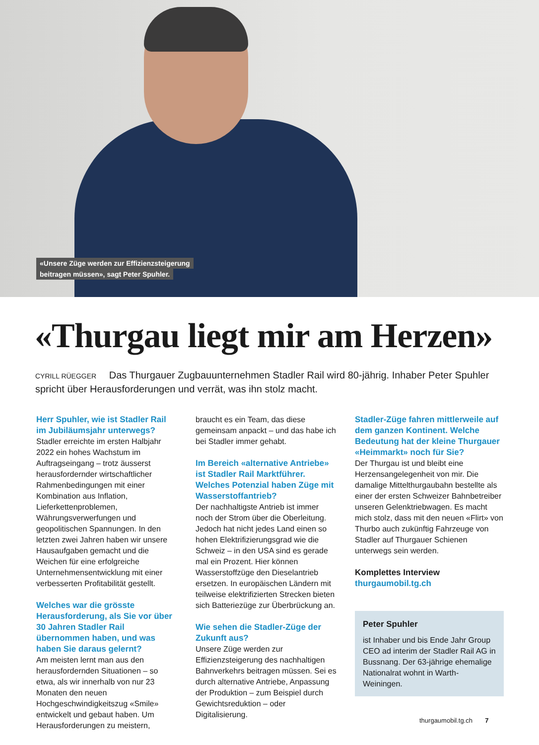«Unsere Züge werden zur Effizienzsteigerung
beitragen müssen», sagt Peter Spuhler.
«Thurgau liegt mir am Herzen»
CYRILL RÜEGGER Das Thurgauer Zugbauunternehmen Stadler Rail wird 80-jährig. Inhaber Peter Spuhler spricht über Herausforderungen und verrät, was ihn stolz macht.
Herr Spuhler, wie ist Stadler Rail im Jubiläumsjahr unterwegs?
Stadler erreichte im ersten Halbjahr 2022 ein hohes Wachstum im Auftragseingang – trotz äusserst herausfordernder wirtschaftlicher Rahmenbedingungen mit einer Kombination aus Inflation, Lieferkettenproblemen, Währungsverwerfungen und geopolitischen Spannungen. In den letzten zwei Jahren haben wir unsere Hausaufgaben gemacht und die Weichen für eine erfolgreiche Unternehmensentwicklung mit einer verbesserten Profitabilität gestellt.
Welches war die grösste Herausforderung, als Sie vor über 30 Jahren Stadler Rail übernommen haben, und was haben Sie daraus gelernt?
Am meisten lernt man aus den herausfordernden Situationen – so etwa, als wir innerhalb von nur 23 Monaten den neuen Hochgeschwindigkeitszug «Smile» entwickelt und gebaut haben. Um Herausforderungen zu meistern,
braucht es ein Team, das diese gemeinsam anpackt – und das habe ich bei Stadler immer gehabt.
Im Bereich «alternative Antriebe» ist Stadler Rail Marktführer. Welches Potenzial haben Züge mit Wasserstoffantrieb?
Der nachhaltigste Antrieb ist immer noch der Strom über die Oberleitung. Jedoch hat nicht jedes Land einen so hohen Elektrifizierungsgrad wie die Schweiz – in den USA sind es gerade mal ein Prozent. Hier können Wasserstoffzüge den Dieselantrieb ersetzen. In europäischen Ländern mit teilweise elektrifizierten Strecken bieten sich Batteriezüge zur Überbrückung an.
Wie sehen die Stadler-Züge der Zukunft aus?
Unsere Züge werden zur Effizienzsteigerung des nachhaltigen Bahnverkehrs beitragen müssen. Sei es durch alternative Antriebe, Anpassung der Produktion – zum Beispiel durch Gewichtsreduktion – oder Digitalisierung.
Stadler-Züge fahren mittlerweile auf dem ganzen Kontinent. Welche Bedeutung hat der kleine Thurgauer «Heimmarkt» noch für Sie?
Der Thurgau ist und bleibt eine Herzensangelegenheit von mir. Die damalige Mittelthurgaubahn bestellte als einer der ersten Schweizer Bahnbetreiber unseren Gelenktriebwagen. Es macht mich stolz, dass mit den neuen «Flirt» von Thurbo auch zukünftig Fahrzeuge von Stadler auf Thurgauer Schienen unterwegs sein werden.
Komplettes Interview
thurgaumobil.tg.ch
Peter Spuhler
ist Inhaber und bis Ende Jahr Group CEO ad interim der Stadler Rail AG in Bussnang. Der 63-jährige ehemalige Nationalrat wohnt in Warth-Weiningen.
thurgaumobil.tg.ch 7